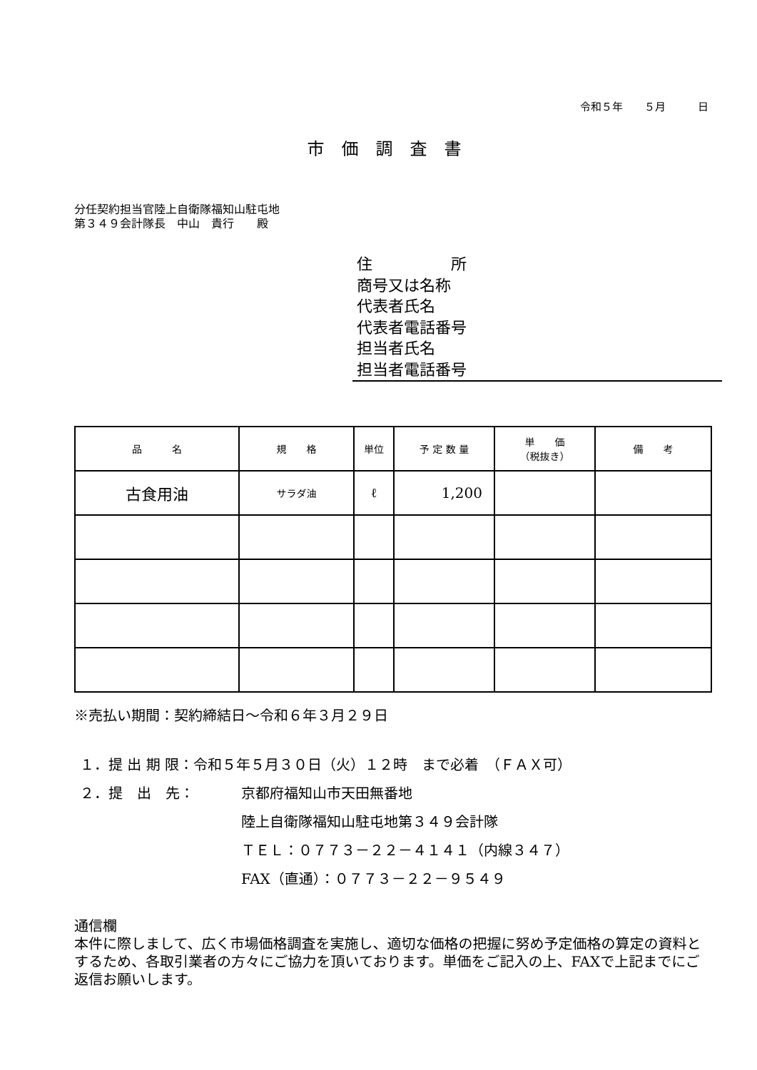令和５年　　５月　　　日
市価調査書
分任契約担当官陸上自衛隊福知山駐屯地
第３４９会計隊長　中山　貴行　　殿
住　　　　　所
商号又は名称
代表者氏名
代表者電話番号
担当者氏名
担当者電話番号
| 品 名 | 規 格 | 単位 | 予 定 数 量 | 単 価 （税抜き） | 備 考 |
| --- | --- | --- | --- | --- | --- |
| 古食用油 | サラダ油 | ℓ | 1,200 | | |
※売払い期間：契約締結日～令和６年３月２９日
１．提 出 期 限：令和５年５月３０日（火）１２時　まで必着　（ＦＡＸ可）
２．提　出　先： 京都府福知山市天田無番地
陸上自衛隊福知山駐屯地第３４９会計隊
ＴＥＬ：０７７３－２２－４１４１（内線３４７）
FAX（直通）：０７７３－２２－９５４９
通信欄
本件に際しまして、広く市場価格調査を実施し、適切な価格の把握に努め予定価格の算定の資料とするため、各取引業者の方々にご協力を頂いております。単価をご記入の上、FAXで上記までにご返信お願いします。